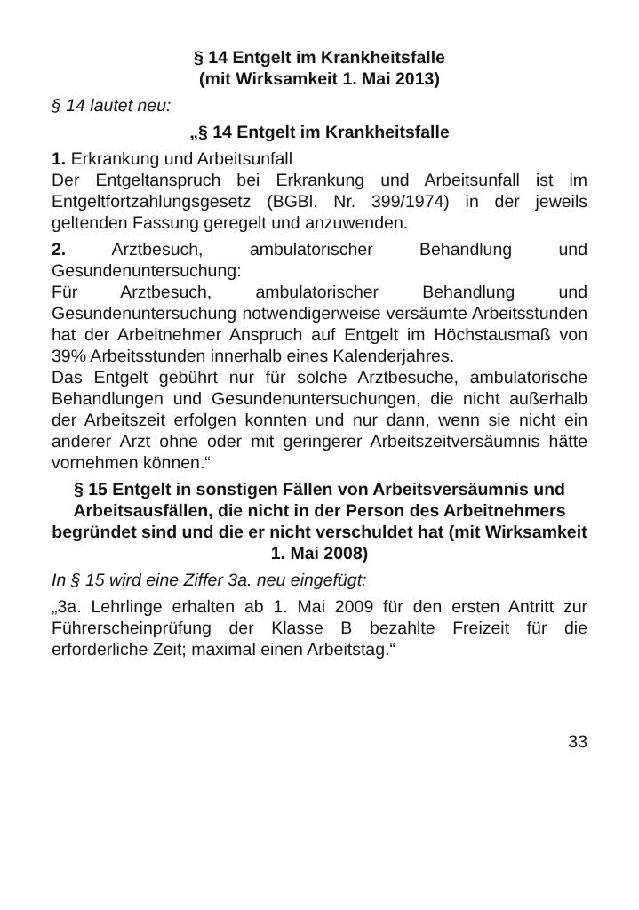§ 14 Entgelt im Krankheitsfalle
(mit Wirksamkeit 1. Mai 2013)
§ 14 lautet neu:
„§ 14 Entgelt im Krankheitsfalle
1. Erkrankung und Arbeitsunfall
Der Entgeltanspruch bei Erkrankung und Arbeitsunfall ist im Entgeltfortzahlungsgesetz (BGBl. Nr. 399/1974) in der jeweils geltenden Fassung geregelt und anzuwenden.
2. Arztbesuch, ambulatorischer Behandlung und Gesundenuntersuchung:
Für Arztbesuch, ambulatorischer Behandlung und Gesundenuntersuchung notwendigerweise versäumte Arbeitsstunden hat der Arbeitnehmer Anspruch auf Entgelt im Höchstausmaß von 39% Arbeitsstunden innerhalb eines Kalenderjahres.
Das Entgelt gebührt nur für solche Arztbesuche, ambulatorische Behandlungen und Gesundenuntersuchungen, die nicht außerhalb der Arbeitszeit erfolgen konnten und nur dann, wenn sie nicht ein anderer Arzt ohne oder mit geringerer Arbeitszeitversäumnis hätte vornehmen können.“
§ 15 Entgelt in sonstigen Fällen von Arbeitsversäumnis und Arbeitsausfällen, die nicht in der Person des Arbeitnehmers begründet sind und die er nicht verschuldet hat (mit Wirksamkeit 1. Mai 2008)
In § 15 wird eine Ziffer 3a. neu eingefügt:
„3a. Lehrlinge erhalten ab 1. Mai 2009 für den ersten Antritt zur Führerscheinprüfung der Klasse B bezahlte Freizeit für die erforderliche Zeit; maximal einen Arbeitstag.“
33